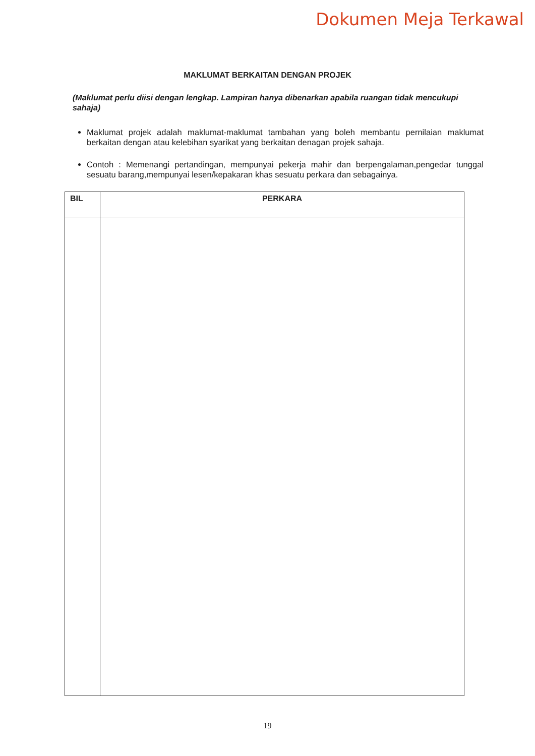Dokumen Meja Terkawal
MAKLUMAT BERKAITAN DENGAN PROJEK
(Maklumat perlu diisi dengan lengkap. Lampiran hanya dibenarkan apabila ruangan tidak mencukupi sahaja)
Maklumat projek adalah maklumat-maklumat tambahan yang boleh membantu pernilaian maklumat berkaitan dengan atau kelebihan syarikat yang berkaitan denagan projek sahaja.
Contoh : Memenangi pertandingan, mempunyai pekerja mahir dan berpengalaman,pengedar tunggal sesuatu barang,mempunyai lesen/kepakaran khas sesuatu perkara dan sebagainya.
| BIL | PERKARA |
| --- | --- |
19